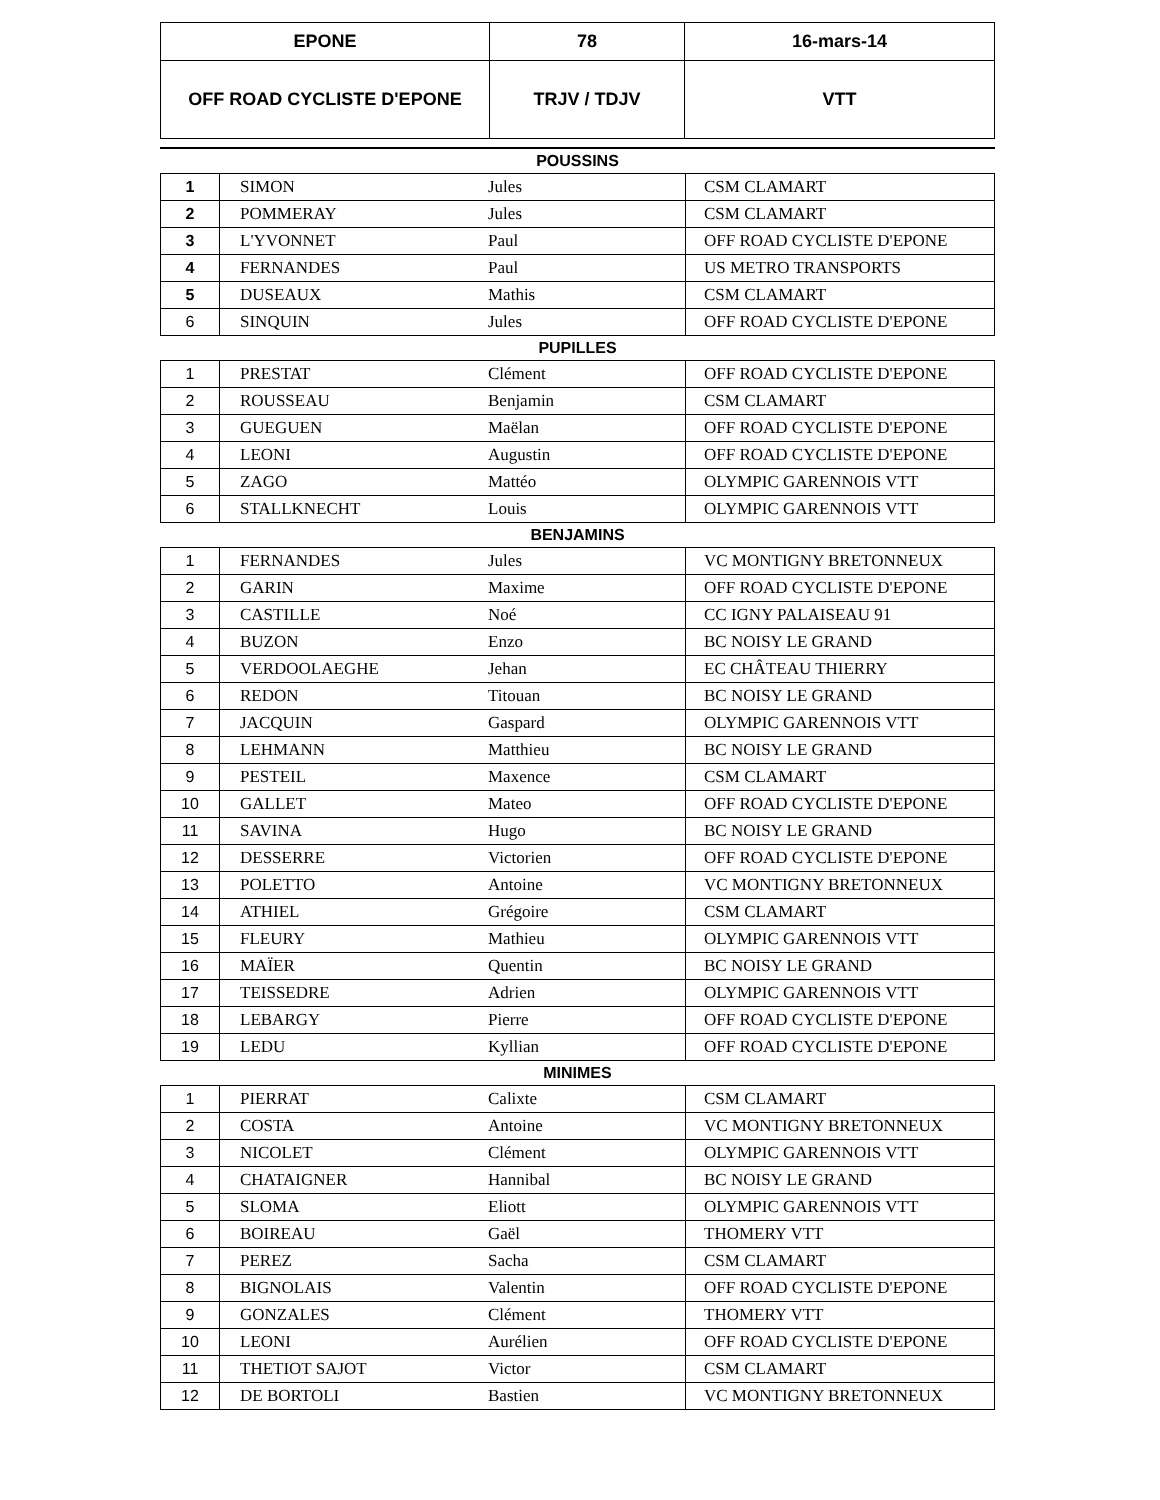| EPONE | 78 | 16-mars-14 |
| OFF ROAD CYCLISTE D'EPONE | TRJV / TDJV | VTT |
POUSSINS
| 1 | SIMON | Jules | CSM CLAMART |
| 2 | POMMERAY | Jules | CSM CLAMART |
| 3 | L'YVONNET | Paul | OFF ROAD CYCLISTE D'EPONE |
| 4 | FERNANDES | Paul | US METRO TRANSPORTS |
| 5 | DUSEAUX | Mathis | CSM CLAMART |
| 6 | SINQUIN | Jules | OFF ROAD CYCLISTE D'EPONE |
PUPILLES
| 1 | PRESTAT | Clément | OFF ROAD CYCLISTE D'EPONE |
| 2 | ROUSSEAU | Benjamin | CSM CLAMART |
| 3 | GUEGUEN | Maëlan | OFF ROAD CYCLISTE D'EPONE |
| 4 | LEONI | Augustin | OFF ROAD CYCLISTE D'EPONE |
| 5 | ZAGO | Mattéo | OLYMPIC GARENNOIS VTT |
| 6 | STALLKNECHT | Louis | OLYMPIC GARENNOIS VTT |
BENJAMINS
| 1 | FERNANDES | Jules | VC MONTIGNY BRETONNEUX |
| 2 | GARIN | Maxime | OFF ROAD CYCLISTE D'EPONE |
| 3 | CASTILLE | Noé | CC IGNY PALAISEAU 91 |
| 4 | BUZON | Enzo | BC NOISY LE GRAND |
| 5 | VERDOOLAEGHE | Jehan | EC CHÂTEAU THIERRY |
| 6 | REDON | Titouan | BC NOISY LE GRAND |
| 7 | JACQUIN | Gaspard | OLYMPIC GARENNOIS VTT |
| 8 | LEHMANN | Matthieu | BC NOISY LE GRAND |
| 9 | PESTEIL | Maxence | CSM CLAMART |
| 10 | GALLET | Mateo | OFF ROAD CYCLISTE D'EPONE |
| 11 | SAVINA | Hugo | BC NOISY LE GRAND |
| 12 | DESSERRE | Victorien | OFF ROAD CYCLISTE D'EPONE |
| 13 | POLETTO | Antoine | VC MONTIGNY BRETONNEUX |
| 14 | ATHIEL | Grégoire | CSM CLAMART |
| 15 | FLEURY | Mathieu | OLYMPIC GARENNOIS VTT |
| 16 | MAÏER | Quentin | BC NOISY LE GRAND |
| 17 | TEISSEDRE | Adrien | OLYMPIC GARENNOIS VTT |
| 18 | LEBARGY | Pierre | OFF ROAD CYCLISTE D'EPONE |
| 19 | LEDU | Kyllian | OFF ROAD CYCLISTE D'EPONE |
MINIMES
| 1 | PIERRAT | Calixte | CSM CLAMART |
| 2 | COSTA | Antoine | VC MONTIGNY BRETONNEUX |
| 3 | NICOLET | Clément | OLYMPIC GARENNOIS VTT |
| 4 | CHATAIGNER | Hannibal | BC NOISY LE GRAND |
| 5 | SLOMA | Eliott | OLYMPIC GARENNOIS VTT |
| 6 | BOIREAU | Gaël | THOMERY VTT |
| 7 | PEREZ | Sacha | CSM CLAMART |
| 8 | BIGNOLAIS | Valentin | OFF ROAD CYCLISTE D'EPONE |
| 9 | GONZALES | Clément | THOMERY VTT |
| 10 | LEONI | Aurélien | OFF ROAD CYCLISTE D'EPONE |
| 11 | THETIOT SAJOT | Victor | CSM CLAMART |
| 12 | DE BORTOLI | Bastien | VC MONTIGNY BRETONNEUX |